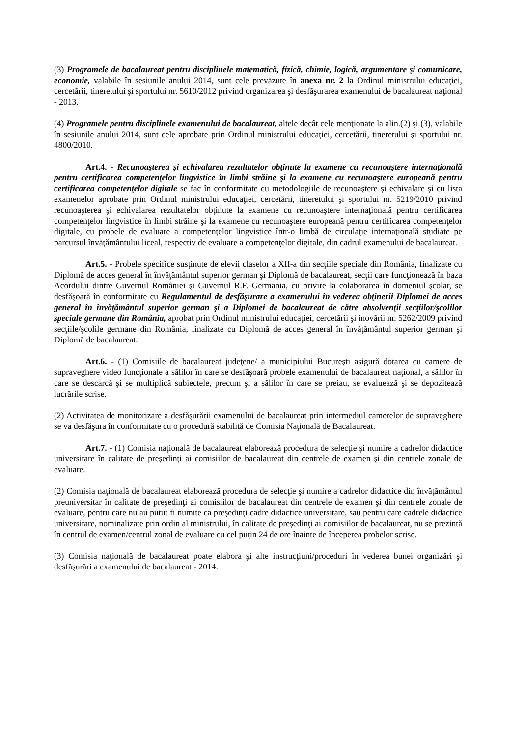(3) Programele de bacalaureat pentru disciplinele matematică, fizică, chimie, logică, argumentare şi comunicare, economie, valabile în sesiunile anului 2014, sunt cele prevăzute în anexa nr. 2 la Ordinul ministrului educaţiei, cercetării, tineretului şi sportului nr. 5610/2012 privind organizarea şi desfăşurarea examenului de bacalaureat naţional - 2013.
(4) Programele pentru disciplinele examenului de bacalaureat, altele decât cele menţionate la alin.(2) şi (3), valabile în sesiunile anului 2014, sunt cele aprobate prin Ordinul ministrului educaţiei, cercetării, tineretului şi sportului nr. 4800/2010.
Art.4. - Recunoaşterea şi echivalarea rezultatelor obţinute la examene cu recunoaştere internaţională pentru certificarea competenţelor lingvistice în limbi străine şi la examene cu recunoaştere europeană pentru certificarea competenţelor digitale se fac în conformitate cu metodologiile de recunoaştere şi echivalare şi cu lista examenelor aprobate prin Ordinul ministrului educaţiei, cercetării, tineretului şi sportului nr. 5219/2010 privind recunoaşterea şi echivalarea rezultatelor obţinute la examene cu recunoaştere internaţională pentru certificarea competenţelor lingvistice în limbi străine şi la examene cu recunoaştere europeană pentru certificarea competenţelor digitale, cu probele de evaluare a competenţelor lingvistice într-o limbă de circulaţie internaţională studiate pe parcursul învăţământului liceal, respectiv de evaluare a competenţelor digitale, din cadrul examenului de bacalaureat.
Art.5. - Probele specifice susţinute de elevii claselor a XII-a din secţiile speciale din România, finalizate cu Diplomă de acces general în învăţământul superior german şi Diplomă de bacalaureat, secţii care funcţionează în baza Acordului dintre Guvernul României şi Guvernul R.F. Germania, cu privire la colaborarea în domeniul şcolar, se desfăşoară în conformitate cu Regulamentul de desfăşurare a examenului în vederea obţinerii Diplomei de acces general în învăţământul superior german şi a Diplomei de bacalaureat de către absolvenţii secţiilor/şcolilor speciale germane din România, aprobat prin Ordinul ministrului educaţiei, cercetării şi inovării nr. 5262/2009 privind secţiile/şcolile germane din România, finalizate cu Diplomă de acces general în învăţământul superior german şi Diplomă de bacalaureat.
Art.6. - (1) Comisiile de bacalaureat judeţene/ a municipiului Bucureşti asigură dotarea cu camere de supraveghere video funcţionale a sălilor în care se desfăşoară probele examenului de bacalaureat naţional, a sălilor în care se descarcă şi se multiplică subiectele, precum şi a sălilor în care se preiau, se evaluează şi se depozitează lucrările scrise.
(2) Activitatea de monitorizare a desfăşurării examenului de bacalaureat prin intermediul camerelor de supraveghere se va desfăşura în conformitate cu o procedură stabilită de Comisia Naţională de Bacalaureat.
Art.7. - (1) Comisia naţională de bacalaureat elaborează procedura de selecţie şi numire a cadrelor didactice universitare în calitate de preşedinţi ai comisiilor de bacalaureat din centrele de examen şi din centrele zonale de evaluare.
(2) Comisia naţională de bacalaureat elaborează procedura de selecţie şi numire a cadrelor didactice din învăţământul preuniversitar în calitate de preşedinţi ai comisiilor de bacalaureat din centrele de examen şi din centrele zonale de evaluare, pentru care nu au putut fi numite ca preşedinţi cadre didactice universitare, sau pentru care cadrele didactice universitare, nominalizate prin ordin al ministrului, în calitate de preşedinţi ai comisiilor de bacalaureat, nu se prezintă în centrul de examen/centrul zonal de evaluare cu cel puţin 24 de ore înainte de începerea probelor scrise.
(3) Comisia naţională de bacalaureat poate elabora şi alte instrucţiuni/proceduri în vederea bunei organizări şi desfăşurări a examenului de bacalaureat - 2014.